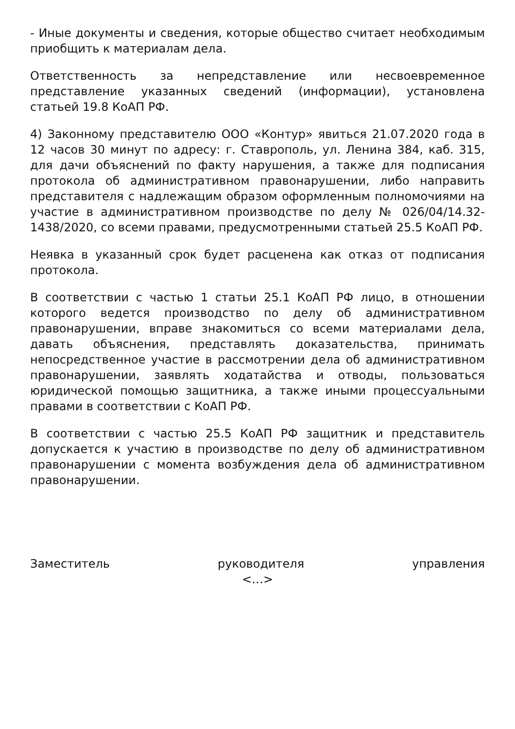- Иные документы и сведения, которые общество считает необходимым приобщить к материалам дела.
Ответственность за непредставление или несвоевременное представление указанных сведений (информации), установлена статьей 19.8 КоАП РФ.
4) Законному представителю ООО «Контур» явиться 21.07.2020 года в 12 часов 30 минут по адресу: г. Ставрополь, ул. Ленина 384, каб. 315, для дачи объяснений по факту нарушения, а также для подписания протокола об административном правонарушении, либо направить представителя с надлежащим образом оформленным полномочиями на участие в административном производстве по делу № 026/04/14.32-1438/2020, со всеми правами, предусмотренными статьей 25.5 КоАП РФ.
Неявка в указанный срок будет расценена как отказ от подписания протокола.
В соответствии с частью 1 статьи 25.1 КоАП РФ лицо, в отношении которого ведется производство по делу об административном правонарушении, вправе знакомиться со всеми материалами дела, давать объяснения, представлять доказательства, принимать непосредственное участие в рассмотрении дела об административном правонарушении, заявлять ходатайства и отводы, пользоваться юридической помощью защитника, а также иными процессуальными правами в соответствии с КоАП РФ.
В соответствии с частью 25.5 КоАП РФ защитник и представитель допускается к участию в производстве по делу об административном правонарушении с момента возбуждения дела об административном правонарушении.
Заместитель руководителя управления
<…>